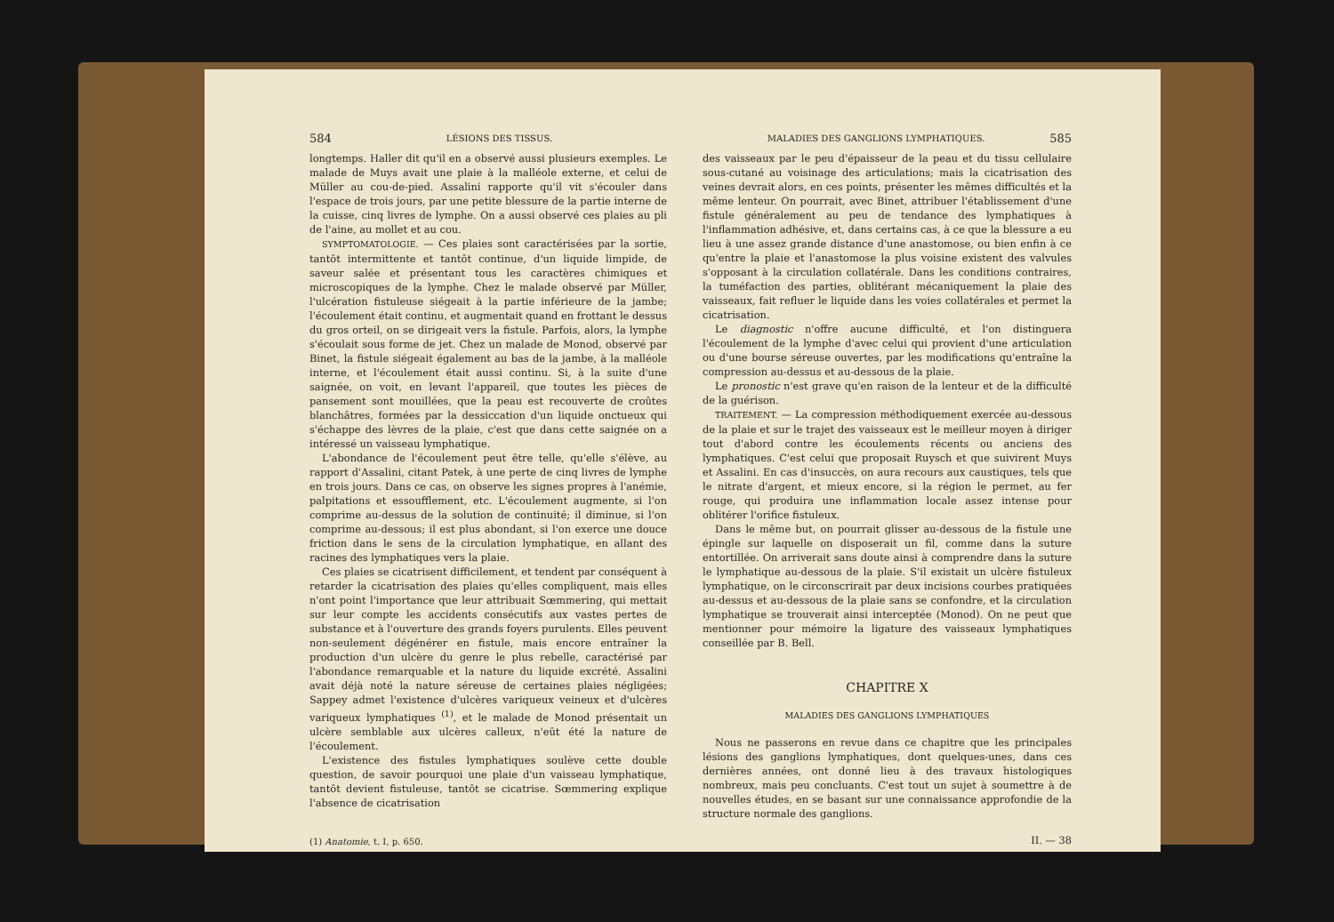584 LÉSIONS DES TISSUS.
longtemps. Haller dit qu'il en a observé aussi plusieurs exemples. Le malade de Muys avait une plaie à la malléole externe, et celui de Müller au cou-de-pied. Assalini rapporte qu'il vit s'écouler dans l'espace de trois jours, par une petite blessure de la partie interne de la cuisse, cinq livres de lymphe. On a aussi observé ces plaies au pli de l'aine, au mollet et au cou.
SYMPTOMATOLOGIE. — Ces plaies sont caractérisées par la sortie, tantôt intermittente et tantôt continue, d'un liquide limpide, de saveur salée et présentant tous les caractères chimiques et microscopiques de la lymphe. Chez le malade observé par Müller, l'ulcération fistuleuse siégeait à la partie inférieure de la jambe; l'écoulement était continu, et augmentait quand en frottant le dessus du gros orteil, on se dirigeait vers la fistule. Parfois, alors, la lymphe s'écoulait sous forme de jet. Chez un malade de Monod, observé par Binet, la fistule siégeait également au bas de la jambe, à la malléole interne, et l'écoulement était aussi continu. Si, à la suite d'une saignée, on voit, en levant l'appareil, que toutes les pièces de pansement sont mouillées, que la peau est recouverte de croûtes blanchâtres, formées par la dessiccation d'un liquide onctueux qui s'échappe des lèvres de la plaie, c'est que dans cette saignée on a intéressé un vaisseau lymphatique.
L'abondance de l'écoulement peut être telle, qu'elle s'élève, au rapport d'Assalini, citant Patek, à une perte de cinq livres de lymphe en trois jours. Dans ce cas, on observe les signes propres à l'anémie, palpitations et essoufflement, etc. L'écoulement augmente, si l'on comprime au-dessus de la solution de continuité; il diminue, si l'on comprime au-dessous; il est plus abondant, si l'on exerce une douce friction dans le sens de la circulation lymphatique, en allant des racines des lymphatiques vers la plaie.
Ces plaies se cicatrisent difficilement, et tendent par conséquent à retarder la cicatrisation des plaies qu'elles compliquent, mais elles n'ont point l'importance que leur attribuait Sœmmering, qui mettait sur leur compte les accidents consécutifs aux vastes pertes de substance et à l'ouverture des grands foyers purulents. Elles peuvent non-seulement dégénérer en fistule, mais encore entraîner la production d'un ulcère du genre le plus rebelle, caractérisé par l'abondance remarquable et la nature du liquide excrété. Assalini avait déjà noté la nature séreuse de certaines plaies négligées; Sappey admet l'existence d'ulcères variqueux veineux et d'ulcères variqueux lymphatiques <sup>(1)</sup>, et le malade de Monod présentait un ulcère semblable aux ulcères calleux, n'eût été la nature de l'écoulement.
L'existence des fistules lymphatiques soulève cette double question, de savoir pourquoi une plaie d'un vaisseau lymphatique, tantôt devient fistuleuse, tantôt se cicatrise. Sœmmering explique l'absence de cicatrisation
(1) Anatomie, t. I, p. 650.
MALADIES DES GANGLIONS LYMPHATIQUES. 585
des vaisseaux par le peu d'épaisseur de la peau et du tissu cellulaire sous-cutané au voisinage des articulations; mais la cicatrisation des veines devrait alors, en ces points, présenter les mêmes difficultés et la même lenteur. On pourrait, avec Binet, attribuer l'établissement d'une fistule généralement au peu de tendance des lymphatiques à l'inflammation adhésive, et, dans certains cas, à ce que la blessure a eu lieu à une assez grande distance d'une anastomose, ou bien enfin à ce qu'entre la plaie et l'anastomose la plus voisine existent des valvules s'opposant à la circulation collatérale. Dans les conditions contraires, la tuméfaction des parties, oblitérant mécaniquement la plaie des vaisseaux, fait refluer le liquide dans les voies collatérales et permet la cicatrisation.
Le diagnostic n'offre aucune difficulté, et l'on distinguera l'écoulement de la lymphe d'avec celui qui provient d'une articulation ou d'une bourse séreuse ouvertes, par les modifications qu'entraîne la compression au-dessus et au-dessous de la plaie.
Le pronostic n'est grave qu'en raison de la lenteur et de la difficulté de la guérison.
TRAITEMENT. — La compression méthodiquement exercée au-dessous de la plaie et sur le trajet des vaisseaux est le meilleur moyen à diriger tout d'abord contre les écoulements récents ou anciens des lymphatiques. C'est celui que proposait Ruysch et que suivirent Muys et Assalini. En cas d'insuccès, on aura recours aux caustiques, tels que le nitrate d'argent, et mieux encore, si la région le permet, au fer rouge, qui produira une inflammation locale assez intense pour oblitérer l'orifice fistuleux.
Dans le même but, on pourrait glisser au-dessous de la fistule une épingle sur laquelle on disposerait un fil, comme dans la suture entortillée. On arriverait sans doute ainsi à comprendre dans la suture le lymphatique au-dessous de la plaie. S'il existait un ulcère fistuleux lymphatique, on le circonscrirait par deux incisions courbes pratiquées au-dessus et au-dessous de la plaie sans se confondre, et la circulation lymphatique se trouverait ainsi interceptée (Monod). On ne peut que mentionner pour mémoire la ligature des vaisseaux lymphatiques conseillée par B. Bell.
CHAPITRE X
MALADIES DES GANGLIONS LYMPHATIQUES
Nous ne passerons en revue dans ce chapitre que les principales lésions des ganglions lymphatiques, dont quelques-unes, dans ces dernières années, ont donné lieu à des travaux histologiques nombreux, mais peu concluants. C'est tout un sujet à soumettre à de nouvelles études, en se basant sur une connaissance approfondie de la structure normale des ganglions.
II. — 38